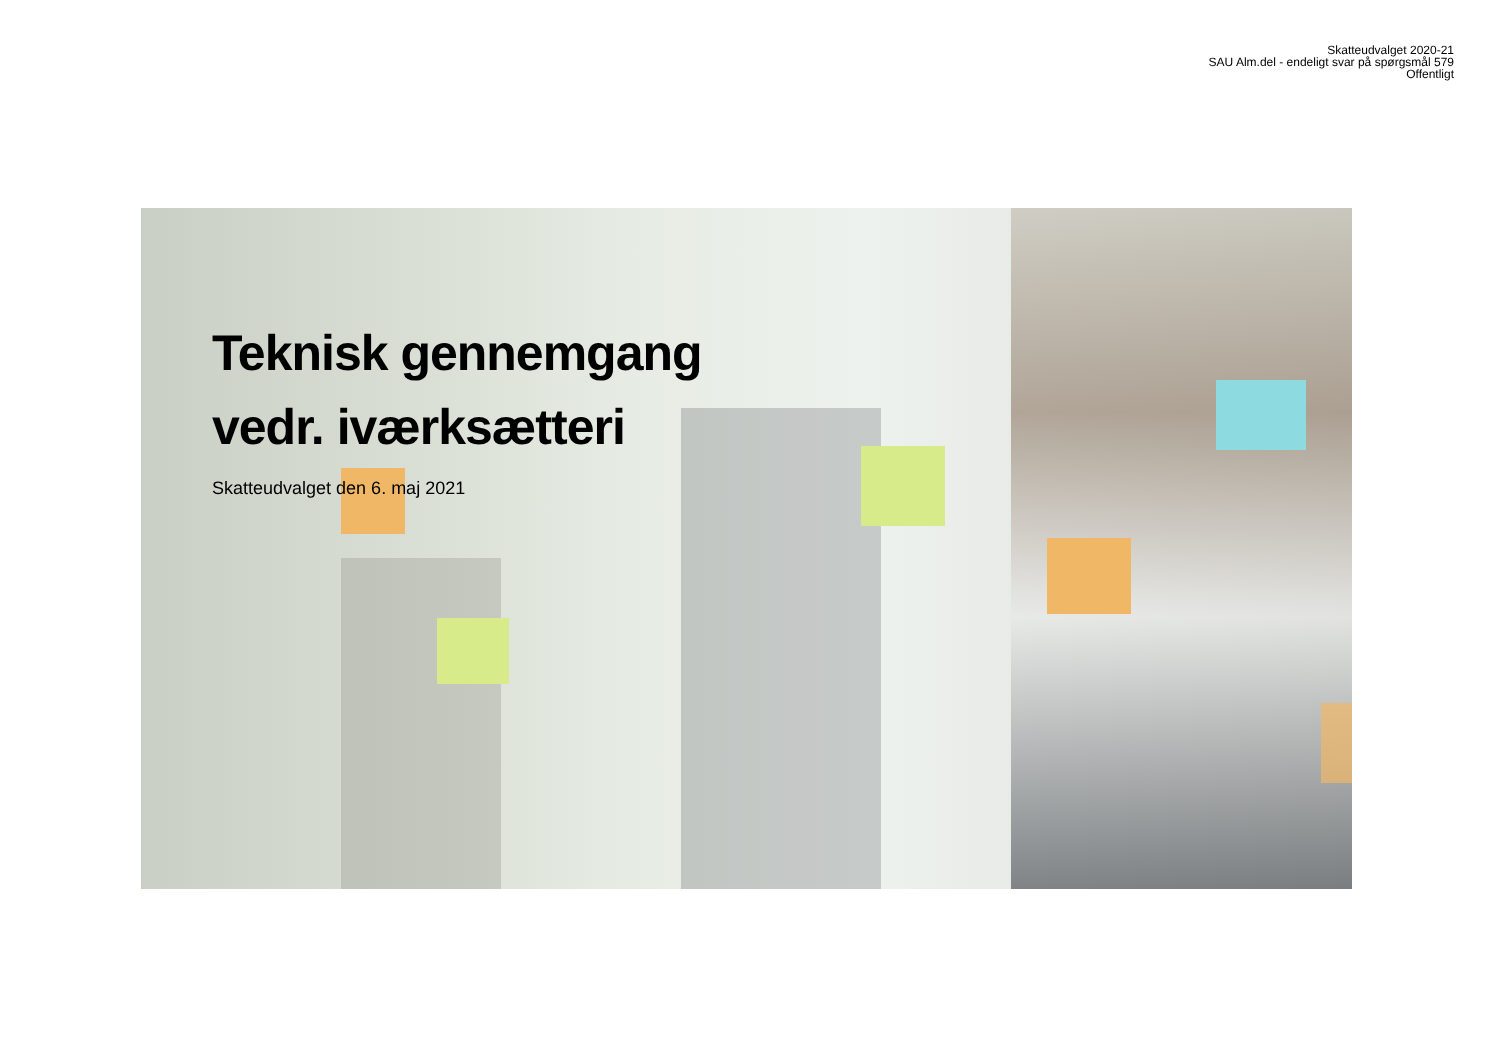Skatteudvalget 2020-21
SAU Alm.del - endeligt svar på spørgsmål 579
Offentligt
Teknisk gennemgang
vedr. iværksætteri
Skatteudvalget den 6. maj 2021